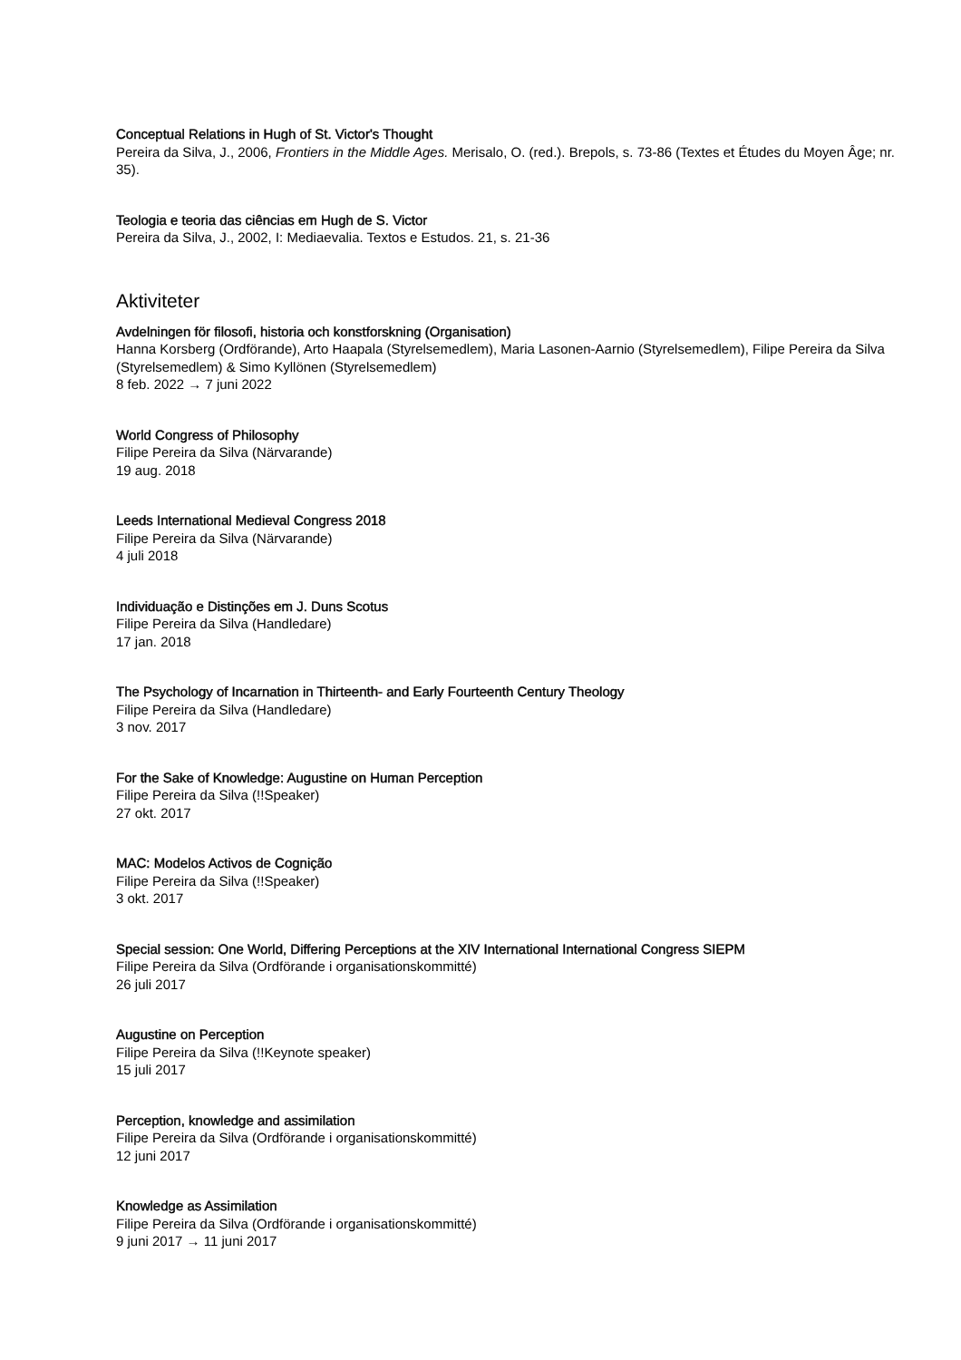Conceptual Relations in Hugh of St. Victor's Thought
Pereira da Silva, J., 2006, Frontiers in the Middle Ages. Merisalo, O. (red.). Brepols, s. 73-86 (Textes et Études du Moyen Âge; nr. 35).
Teologia e teoria das ciências em Hugh de S. Victor
Pereira da Silva, J., 2002, I: Mediaevalia. Textos e Estudos. 21, s. 21-36
Aktiviteter
Avdelningen för filosofi, historia och konstforskning (Organisation)
Hanna Korsberg (Ordförande), Arto Haapala (Styrelsemedlem), Maria Lasonen-Aarnio (Styrelsemedlem), Filipe Pereira da Silva (Styrelsemedlem) & Simo Kyllönen (Styrelsemedlem)
8 feb. 2022 → 7 juni 2022
World Congress of Philosophy
Filipe Pereira da Silva (Närvarande)
19 aug. 2018
Leeds International Medieval Congress 2018
Filipe Pereira da Silva (Närvarande)
4 juli 2018
Individuação e Distinções em J. Duns Scotus
Filipe Pereira da Silva (Handledare)
17 jan. 2018
The Psychology of Incarnation in Thirteenth- and Early Fourteenth Century Theology
Filipe Pereira da Silva (Handledare)
3 nov. 2017
For the Sake of Knowledge: Augustine on Human Perception
Filipe Pereira da Silva (!!Speaker)
27 okt. 2017
MAC: Modelos Activos de Cognição
Filipe Pereira da Silva (!!Speaker)
3 okt. 2017
Special session: One World, Differing Perceptions at the XIV International International Congress SIEPM
Filipe Pereira da Silva (Ordförande i organisationskommitté)
26 juli 2017
Augustine on Perception
Filipe Pereira da Silva (!!Keynote speaker)
15 juli 2017
Perception, knowledge and assimilation
Filipe Pereira da Silva (Ordförande i organisationskommitté)
12 juni 2017
Knowledge as Assimilation
Filipe Pereira da Silva (Ordförande i organisationskommitté)
9 juni 2017 → 11 juni 2017